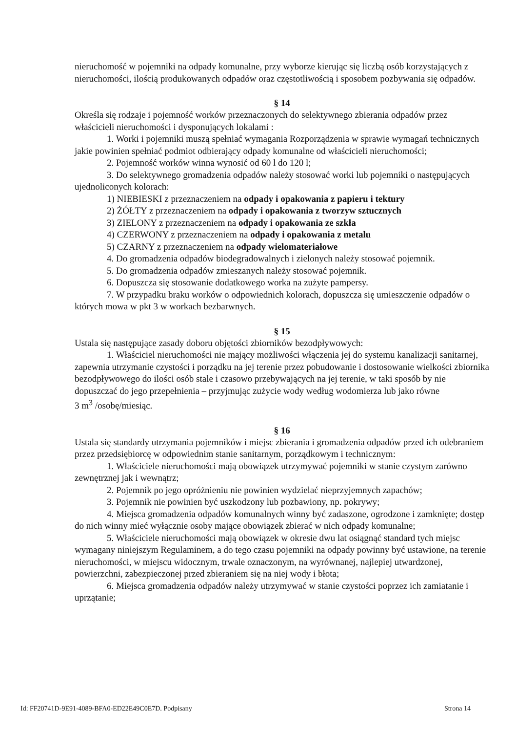nieruchomość w pojemniki na odpady komunalne, przy wyborze kierując się liczbą osób korzystających z nieruchomości, ilością produkowanych odpadów oraz częstotliwością i sposobem pozbywania się odpadów.
§ 14
Określa się rodzaje i pojemność worków przeznaczonych do selektywnego zbierania odpadów przez właścicieli nieruchomości i dysponujących lokalami :
1. Worki i pojemniki muszą spełniać wymagania Rozporządzenia w sprawie wymagań technicznych jakie powinien spełniać podmiot odbierający odpady komunalne od właścicieli nieruchomości;
2. Pojemność worków winna wynosić od 60 l do 120 l;
3. Do selektywnego gromadzenia odpadów należy stosować worki lub pojemniki o następujących ujednoliconych kolorach:
1) NIEBIESKI z przeznaczeniem na odpady i opakowania z papieru i tektury
2) ŻÓŁTY z przeznaczeniem na odpady i opakowania z tworzyw sztucznych
3) ZIELONY z przeznaczeniem na odpady i opakowania ze szkła
4) CZERWONY z przeznaczeniem na odpady i opakowania z metalu
5) CZARNY z przeznaczeniem na odpady wielomateriałowe
4. Do gromadzenia odpadów biodegradowalnych i zielonych należy stosować pojemnik.
5. Do gromadzenia odpadów zmieszanych należy stosować pojemnik.
6. Dopuszcza się stosowanie dodatkowego worka na zużyte pampersy.
7. W przypadku braku worków o odpowiednich kolorach, dopuszcza się umieszczenie odpadów o których mowa w pkt 3 w workach bezbarwnych.
§ 15
Ustala się następujące zasady doboru objętości zbiorników bezodpływowych:
1. Właściciel nieruchomości nie mający możliwości włączenia jej do systemu kanalizacji sanitarnej, zapewnia utrzymanie czystości i porządku na jej terenie przez pobudowanie i dostosowanie wielkości zbiornika bezodpływowego do ilości osób stale i czasowo przebywających na jej terenie, w taki sposób by nie dopuszczać do jego przepełnienia – przyjmując zużycie wody według wodomierza lub jako równe
3 m<sup>3</sup> /osobę/miesiąc.
§ 16
Ustala się standardy utrzymania pojemników i miejsc zbierania i gromadzenia odpadów przed ich odebraniem przez przedsiębiorcę w odpowiednim stanie sanitarnym, porządkowym i technicznym:
1. Właściciele nieruchomości mają obowiązek utrzymywać pojemniki w stanie czystym zarówno zewnętrznej jak i wewnątrz;
2. Pojemnik po jego opróżnieniu nie powinien wydzielać nieprzyjemnych zapachów;
3. Pojemnik nie powinien być uszkodzony lub pozbawiony, np. pokrywy;
4. Miejsca gromadzenia odpadów komunalnych winny być zadaszone, ogrodzone i zamknięte; dostęp do nich winny mieć wyłącznie osoby mające obowiązek zbierać w nich odpady komunalne;
5. Właściciele nieruchomości mają obowiązek w okresie dwu lat osiągnąć standard tych miejsc wymagany niniejszym Regulaminem, a do tego czasu pojemniki na odpady powinny być ustawione, na terenie nieruchomości, w miejscu widocznym, trwale oznaczonym, na wyrównanej, najlepiej utwardzonej, powierzchni, zabezpieczonej przed zbieraniem się na niej wody i błota;
6. Miejsca gromadzenia odpadów należy utrzymywać w stanie czystości poprzez ich zamiatanie i uprzątanie;
Id: FF20741D-9E91-4089-BFA0-ED22E49C0E7D. Podpisany Strona 14